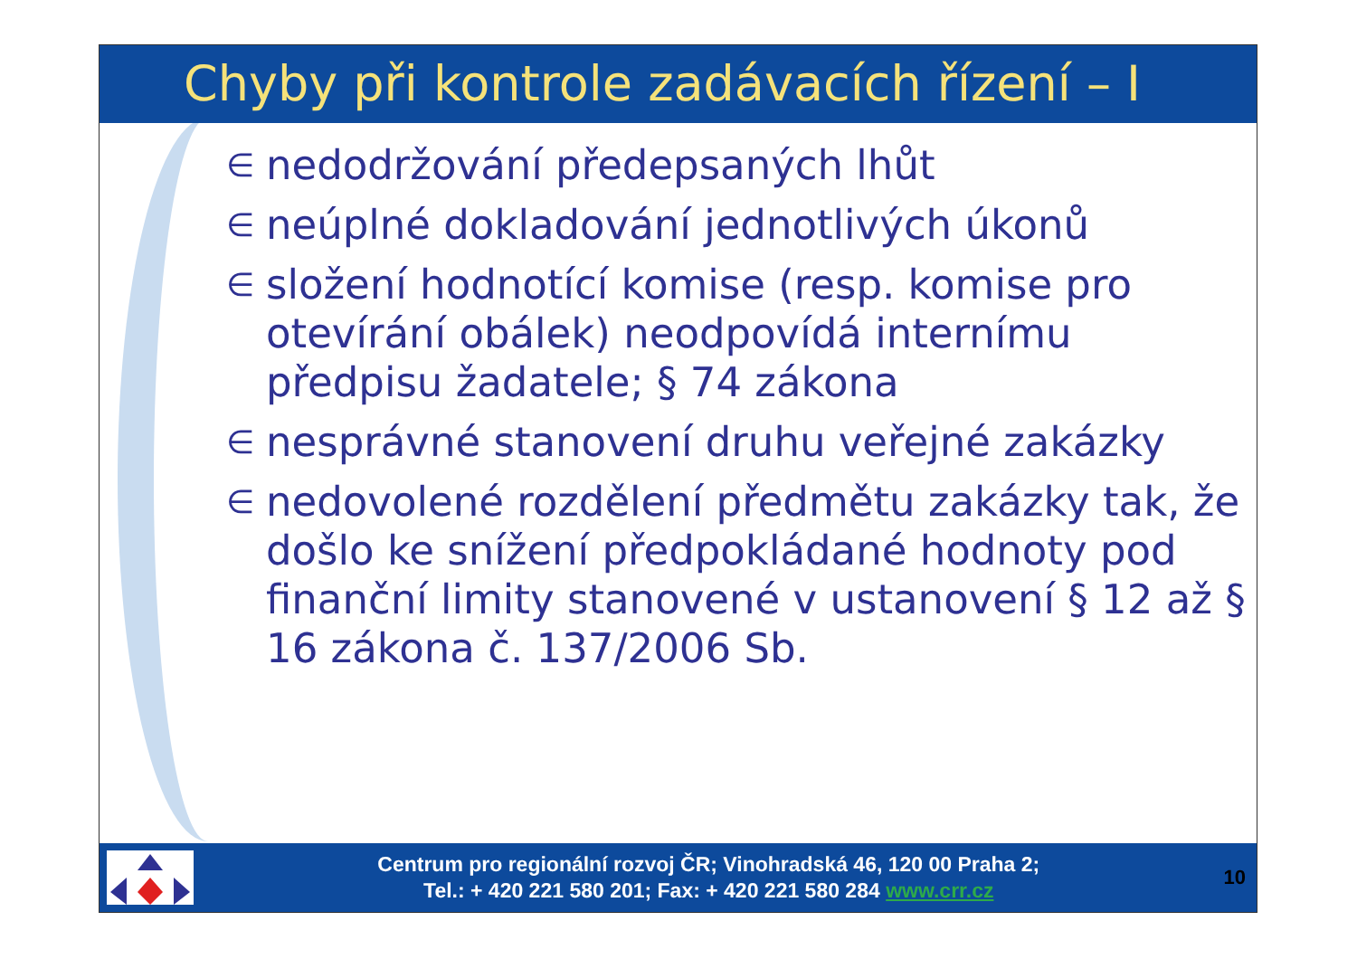Chyby při kontrole zadávacích řízení – I
∈ nedodržování předepsaných lhůt
∈ neúplné dokladování jednotlivých úkonů
∈ složení hodnotící komise (resp. komise pro otevírání obálek) neodpovídá internímu předpisu žadatele; § 74 zákona
∈ nesprávné stanovení druhu veřejné zakázky
∈ nedovolené rozdělení předmětu zakázky tak, že došlo ke snížení předpokládané hodnoty pod finanční limity stanovené v ustanovení § 12 až § 16 zákona č. 137/2006 Sb.
Centrum pro regionální rozvoj ČR; Vinohradská 46, 120 00 Praha 2;
Tel.: + 420 221 580 201; Fax: + 420 221 580 284 www.crr.cz
10